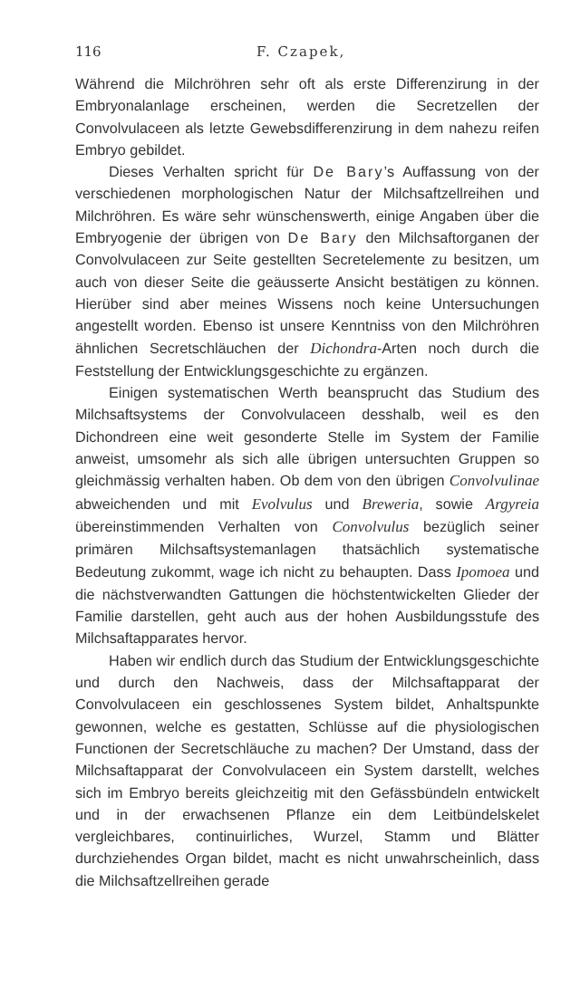116 F. Czapek,
Während die Milchröhren sehr oft als erste Differenzirung in der Embryonalanlage erscheinen, werden die Secretzellen der Convolvulaceen als letzte Gewebsdifferenzirung in dem nahezu reifen Embryo gebildet.
Dieses Verhalten spricht für De Bary’s Auffassung von der verschiedenen morphologischen Natur der Milchsaftzellreihen und Milchröhren. Es wäre sehr wünschenswerth, einige Angaben über die Embryogenie der übrigen von De Bary den Milchsaftorganen der Convolvulaceen zur Seite gestellten Secretelemente zu besitzen, um auch von dieser Seite die geäusserte Ansicht bestätigen zu können. Hierüber sind aber meines Wissens noch keine Untersuchungen angestellt worden. Ebenso ist unsere Kenntniss von den Milchröhren ähnlichen Secretschläuchen der Dichondra-Arten noch durch die Feststellung der Entwicklungsgeschichte zu ergänzen.
Einigen systematischen Werth beansprucht das Studium des Milchsaftsystems der Convolvulaceen desshalb, weil es den Dichondreen eine weit gesonderte Stelle im System der Familie anweist, umsomehr als sich alle übrigen untersuchten Gruppen so gleichmässig verhalten haben. Ob dem von den übrigen Convolvulinae abweichenden und mit Evolvulus und Breweria, sowie Argyreia übereinstimmenden Verhalten von Convolvulus bezüglich seiner primären Milchsaftsystemanlagen thatsächlich systematische Bedeutung zukommt, wage ich nicht zu behaupten. Dass Ipomoea und die nächstverwandten Gattungen die höchstentwickelten Glieder der Familie darstellen, geht auch aus der hohen Ausbildungsstufe des Milchsaftapparates hervor.
Haben wir endlich durch das Studium der Entwicklungsgeschichte und durch den Nachweis, dass der Milchsaftapparat der Convolvulaceen ein geschlossenes System bildet, Anhaltspunkte gewonnen, welche es gestatten, Schlüsse auf die physiologischen Functionen der Secretschläuche zu machen? Der Umstand, dass der Milchsaftapparat der Convolvulaceen ein System darstellt, welches sich im Embryo bereits gleichzeitig mit den Gefässbündeln entwickelt und in der erwachsenen Pflanze ein dem Leitbündelskelet vergleichbares, continuirliches, Wurzel, Stamm und Blätter durchziehendes Organ bildet, macht es nicht unwahrscheinlich, dass die Milchsaftzellreihen gerade